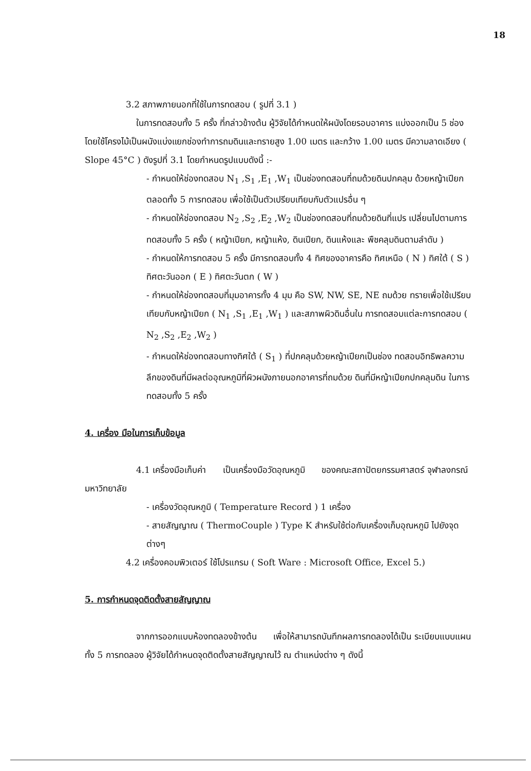18
3.2 สภาพภายนอกที่ใช้ในการทดสอบ ( รูปที่ 3.1 )
ในการทดสอบทั้ง 5 ครั้ง ที่กล่าวข้างต้น ผู้วิจัยได้กำหนดให้ผนังโดยรอบอาคาร แบ่งออกเป็น 5 ช่อง โดยใช้โครงไม้เป็นผนังแบ่งแยกช่องทำการถมดินและทรายสูง 1.00 เมตร และกว้าง 1.00 เมตร มีความลาดเอียง ( Slope 45°C ) ดังรูปที่ 3.1 โดยกำหนดรูปแบบดังนี้ :-
- กำหนดให้ช่องทดสอบ N<sub>1</sub> ,S<sub>1</sub> ,E<sub>1</sub> ,W<sub>1</sub> เป็นช่องทดสอบที่ถมด้วยดินปกคลุม ด้วยหญ้าเปียก ตลอดทั้ง 5 การทดสอบ เพื่อใช้เป็นตัวเปรียบเทียบกับตัวแปรอื่น ๆ
- กำหนดให้ช่องทดสอบ N<sub>2</sub> ,S<sub>2</sub> ,E<sub>2</sub> ,W<sub>2</sub> เป็นช่องทดสอบที่ถมด้วยดินที่แปร เปลี่ยนไปตามการทดสอบทั้ง 5 ครั้ง ( หญ้าเปียก, หญ้าแห้ง, ดินเปียก, ดินแห้งและ พืชคลุมดินตามลำดับ )
- กำหนดให้การทดสอบ 5 ครั้ง มีการทดสอบทั้ง 4 ทิศของอาคารคือ ทิศเหนือ ( N ) ทิศใต้ ( S ) ทิศตะวันออก ( E ) ทิศตะวันตก ( W )
- กำหนดให้ช่องทดสอบที่มุมอาคารทั้ง 4 มุม คือ SW, NW, SE, NE ถมด้วย ทรายเพื่อใช้เปรียบเทียบกับหญ้าเปียก ( N<sub>1</sub> ,S<sub>1</sub> ,E<sub>1</sub> ,W<sub>1</sub> ) และสภาพผิวดินอื่นใน การทดสอบแต่ละการทดสอบ ( N<sub>2</sub> ,S<sub>2</sub> ,E<sub>2</sub> ,W<sub>2</sub> )
- กำหนดให้ช่องทดสอบทางทิศใต้ ( S<sub>1</sub> ) ที่ปกคลุมด้วยหญ้าเปียกเป็นช่อง ทดสอบอิทธิพลความลึกของดินที่มีผลต่ออุณหภูมิที่ผิวผนังภายนอกอาคารที่ถมด้วย ดินที่มีหญ้าเปียกปกคลุมดิน ในการทดสอบทั้ง 5 ครั้ง
4. เครื่อง มือในการเก็บข้อมูล
4.1 เครื่องมือเก็บค่า เป็นเครื่องมือวัดอุณหภูมิ ของคณะสถาปัตยกรรมศาสตร์ จุฬาลงกรณ์มหาวิทยาลัย
- เครื่องวัดอุณหภูมิ ( Temperature Record ) 1 เครื่อง
- สายสัญญาณ ( ThermoCouple ) Type K สำหรับใช้ต่อกับเครื่องเก็บอุณหภูมิ ไปยังจุดต่างๆ
4.2 เครื่องคอมพิวเตอร์ ใช้โปรแกรม ( Soft Ware : Microsoft Office, Excel 5.)
5. การกำหนดจุดติดตั้งสายสัญญาณ
จากการออกแบบห้องทดลองข้างต้น เพื่อให้สามารถบันทึกผลการทดลองได้เป็น ระเบียบแบบแผนทั้ง 5 การทดลอง ผู้วิจัยได้กำหนดจุดติดตั้งสายสัญญาณไว้ ณ ตำแหน่งต่าง ๆ ดังนี้